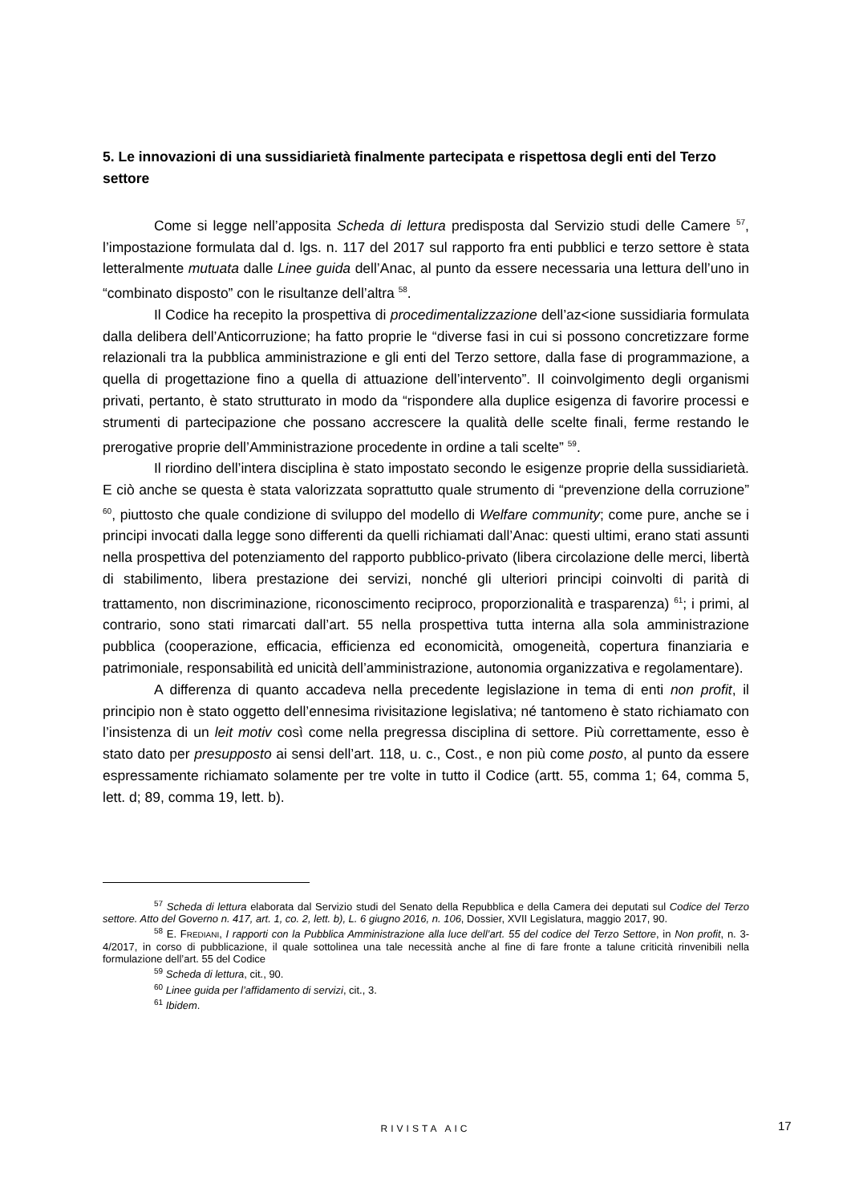5. Le innovazioni di una sussidiarietà finalmente partecipata e rispettosa degli enti del Terzo settore
Come si legge nell’apposita Scheda di lettura predisposta dal Servizio studi delle Camere <sup>57</sup>, l’impostazione formulata dal d. lgs. n. 117 del 2017 sul rapporto fra enti pubblici e terzo settore è stata letteralmente mutuata dalle Linee guida dell’Anac, al punto da essere necessaria una lettura dell’uno in “combinato disposto” con le risultanze dell’altra <sup>58</sup>.
Il Codice ha recepito la prospettiva di procedimentalizzazione dell’az<ione sussidiaria formulata dalla delibera dell’Anticorruzione; ha fatto proprie le “diverse fasi in cui si possono concretizzare forme relazionali tra la pubblica amministrazione e gli enti del Terzo settore, dalla fase di programmazione, a quella di progettazione fino a quella di attuazione dell’intervento”. Il coinvolgimento degli organismi privati, pertanto, è stato strutturato in modo da “rispondere alla duplice esigenza di favorire processi e strumenti di partecipazione che possano accrescere la qualità delle scelte finali, ferme restando le prerogative proprie dell’Amministrazione procedente in ordine a tali scelte” <sup>59</sup>.
Il riordino dell’intera disciplina è stato impostato secondo le esigenze proprie della sussidiarietà. E ciò anche se questa è stata valorizzata soprattutto quale strumento di “prevenzione della corruzione” <sup>60</sup>, piuttosto che quale condizione di sviluppo del modello di Welfare community; come pure, anche se i principi invocati dalla legge sono differenti da quelli richiamati dall’Anac: questi ultimi, erano stati assunti nella prospettiva del potenziamento del rapporto pubblico-privato (libera circolazione delle merci, libertà di stabilimento, libera prestazione dei servizi, nonché gli ulteriori principi coinvolti di parità di trattamento, non discriminazione, riconoscimento reciproco, proporzionalità e trasparenza) <sup>61</sup>; i primi, al contrario, sono stati rimarcati dall’art. 55 nella prospettiva tutta interna alla sola amministrazione pubblica (cooperazione, efficacia, efficienza ed economicità, omogeneità, copertura finanziaria e patrimoniale, responsabilità ed unicità dell’amministrazione, autonomia organizzativa e regolamentare).
A differenza di quanto accadeva nella precedente legislazione in tema di enti non profit, il principio non è stato oggetto dell’ennesima rivisitazione legislativa; né tantomeno è stato richiamato con l’insistenza di un leit motiv così come nella pregressa disciplina di settore. Più correttamente, esso è stato dato per presupposto ai sensi dell’art. 118, u. c., Cost., e non più come posto, al punto da essere espressamente richiamato solamente per tre volte in tutto il Codice (artt. 55, comma 1; 64, comma 5, lett. d; 89, comma 19, lett. b).
<sup>57</sup> Scheda di lettura elaborata dal Servizio studi del Senato della Repubblica e della Camera dei deputati sul Codice del Terzo settore. Atto del Governo n. 417, art. 1, co. 2, lett. b), L. 6 giugno 2016, n. 106, Dossier, XVII Legislatura, maggio 2017, 90.
<sup>58</sup> E. FREDIANI, I rapporti con la Pubblica Amministrazione alla luce dell’art. 55 del codice del Terzo Settore, in Non profit, n. 3-4/2017, in corso di pubblicazione, il quale sottolinea una tale necessità anche al fine di fare fronte a talune criticità rinvenibili nella formulazione dell’art. 55 del Codice
<sup>59</sup> Scheda di lettura, cit., 90.
<sup>60</sup> Linee guida per l’affidamento di servizi, cit., 3.
<sup>61</sup> Ibidem.
RIVISTA AIC 17